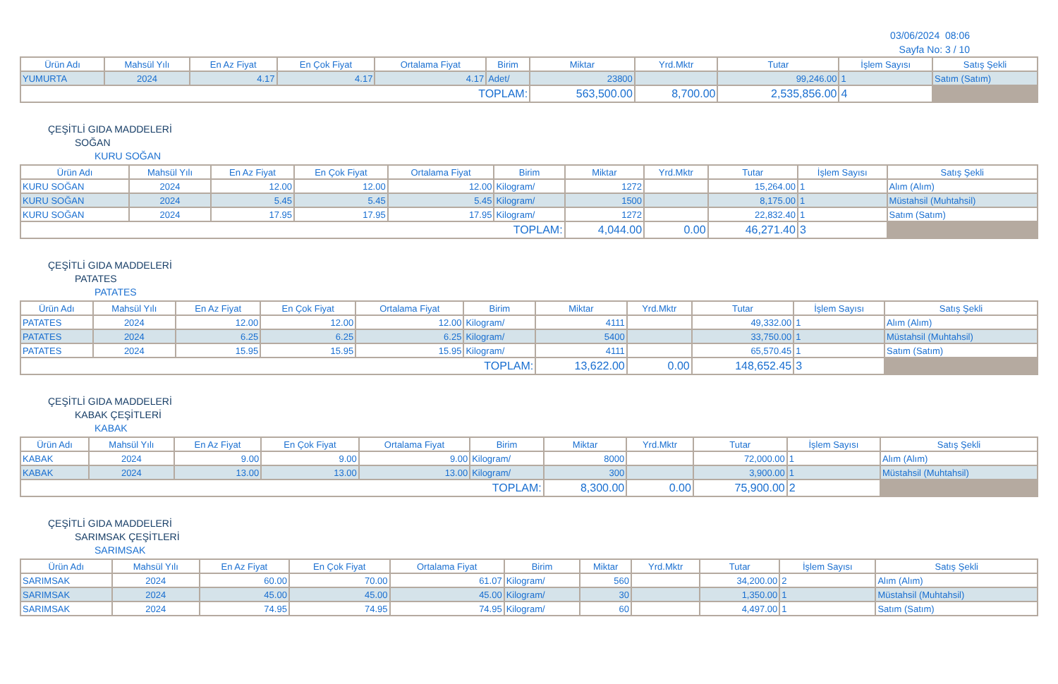03/06/2024 08:06
Sayfa No: 3 / 10
| Ürün Adı | Mahsül Yılı | En Az Fiyat | En Çok Fiyat | Ortalama Fiyat | Birim | Miktar | Yrd.Mktr | Tutar | İşlem Sayısı | Satış Şekli |
| --- | --- | --- | --- | --- | --- | --- | --- | --- | --- | --- |
| YUMURTA | 2024 | 4.17 | 4.17 | 4.17 | Adet/ | 23800 | | 99,246.00 | 1 | Satım (Satım) |
| TOPLAM: | | | | | | 563,500.00 | 8,700.00 | 2,535,856.00 | 4 | |
ÇEŞİTLİ GIDA MADDELERİ
SOĞAN
KURU SOĞAN
| Ürün Adı | Mahsül Yılı | En Az Fiyat | En Çok Fiyat | Ortalama Fiyat | Birim | Miktar | Yrd.Mktr | Tutar | İşlem Sayısı | Satış Şekli |
| --- | --- | --- | --- | --- | --- | --- | --- | --- | --- | --- |
| KURU SOĞAN | 2024 | 12.00 | 12.00 | 12.00 | Kilogram/ | 1272 | | 15,264.00 | 1 | Alım (Alım) |
| KURU SOĞAN | 2024 | 5.45 | 5.45 | 5.45 | Kilogram/ | 1500 | | 8,175.00 | 1 | Müstahsil (Muhtahsil) |
| KURU SOĞAN | 2024 | 17.95 | 17.95 | 17.95 | Kilogram/ | 1272 | | 22,832.40 | 1 | Satım (Satım) |
| TOPLAM: | | | | | | 4,044.00 | 0.00 | 46,271.40 | 3 | |
ÇEŞİTLİ GIDA MADDELERİ
PATATES
PATATES
| Ürün Adı | Mahsül Yılı | En Az Fiyat | En Çok Fiyat | Ortalama Fiyat | Birim | Miktar | Yrd.Mktr | Tutar | İşlem Sayısı | Satış Şekli |
| --- | --- | --- | --- | --- | --- | --- | --- | --- | --- | --- |
| PATATES | 2024 | 12.00 | 12.00 | 12.00 | Kilogram/ | 4111 | | 49,332.00 | 1 | Alım (Alım) |
| PATATES | 2024 | 6.25 | 6.25 | 6.25 | Kilogram/ | 5400 | | 33,750.00 | 1 | Müstahsil (Muhtahsil) |
| PATATES | 2024 | 15.95 | 15.95 | 15.95 | Kilogram/ | 4111 | | 65,570.45 | 1 | Satım (Satım) |
| TOPLAM: | | | | | | 13,622.00 | 0.00 | 148,652.45 | 3 | |
ÇEŞİTLİ GIDA MADDELERİ
KABAK ÇEŞİTLERİ
KABAK
| Ürün Adı | Mahsül Yılı | En Az Fiyat | En Çok Fiyat | Ortalama Fiyat | Birim | Miktar | Yrd.Mktr | Tutar | İşlem Sayısı | Satış Şekli |
| --- | --- | --- | --- | --- | --- | --- | --- | --- | --- | --- |
| KABAK | 2024 | 9.00 | 9.00 | 9.00 | Kilogram/ | 8000 | | 72,000.00 | 1 | Alım (Alım) |
| KABAK | 2024 | 13.00 | 13.00 | 13.00 | Kilogram/ | 300 | | 3,900.00 | 1 | Müstahsil (Muhtahsil) |
| TOPLAM: | | | | | | 8,300.00 | 0.00 | 75,900.00 | 2 | |
ÇEŞİTLİ GIDA MADDELERİ
SARIMSAK ÇEŞİTLERİ
SARIMSAK
| Ürün Adı | Mahsül Yılı | En Az Fiyat | En Çok Fiyat | Ortalama Fiyat | Birim | Miktar | Yrd.Mktr | Tutar | İşlem Sayısı | Satış Şekli |
| --- | --- | --- | --- | --- | --- | --- | --- | --- | --- | --- |
| SARIMSAK | 2024 | 60.00 | 70.00 | 61.07 | Kilogram/ | 560 | | 34,200.00 | 2 | Alım (Alım) |
| SARIMSAK | 2024 | 45.00 | 45.00 | 45.00 | Kilogram/ | 30 | | 1,350.00 | 1 | Müstahsil (Muhtahsil) |
| SARIMSAK | 2024 | 74.95 | 74.95 | 74.95 | Kilogram/ | 60 | | 4,497.00 | 1 | Satım (Satım) |